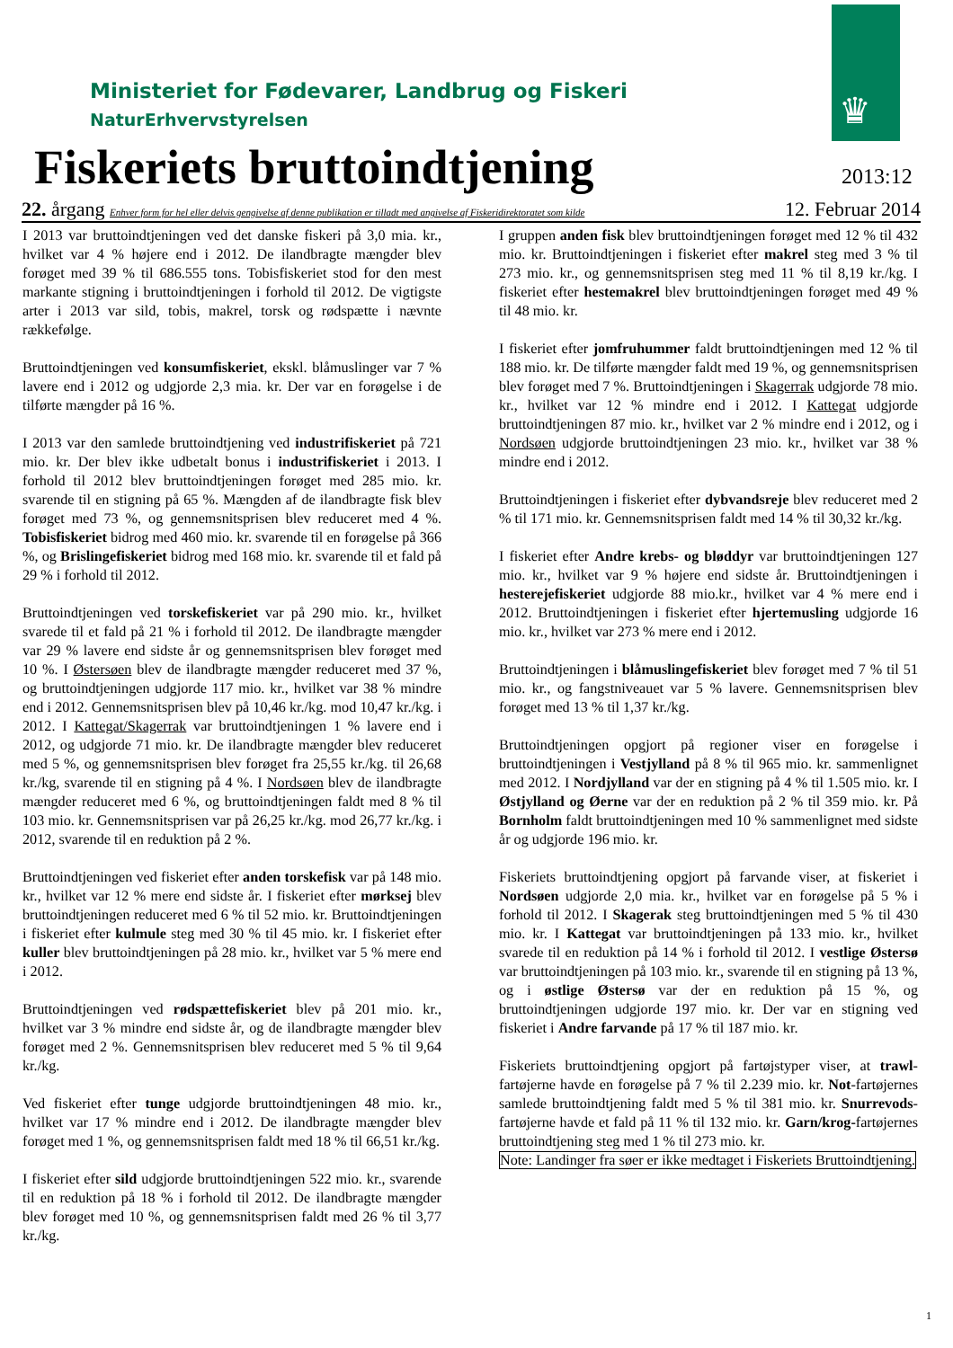♛
Ministeriet for Fødevarer, Landbrug og Fiskeri
NaturErhvervstyrelsen
Fiskeriets bruttoindtjening 2013:12
22. årgang Enhver form for hel eller delvis gengivelse af denne publikation er tilladt med angivelse af Fiskeridirektoratet som kilde 12. Februar 2014
I 2013 var bruttoindtjeningen ved det danske fiskeri på 3,0 mia. kr., hvilket var 4 % højere end i 2012. De ilandbragte mængder blev forøget med 39 % til 686.555 tons. Tobisfiskeriet stod for den mest markante stigning i bruttoindtjeningen i forhold til 2012. De vigtigste arter i 2013 var sild, tobis, makrel, torsk og rødspætte i nævnte rækkefølge.
Bruttoindtjeningen ved konsumfiskeriet, ekskl. blåmuslinger var 7 % lavere end i 2012 og udgjorde 2,3 mia. kr. Der var en forøgelse i de tilførte mængder på 16 %.
I 2013 var den samlede bruttoindtjening ved industrifiskeriet på 721 mio. kr. Der blev ikke udbetalt bonus i industrifiskeriet i 2013. I forhold til 2012 blev bruttoindtjeningen forøget med 285 mio. kr. svarende til en stigning på 65 %. Mængden af de ilandbragte fisk blev forøget med 73 %, og gennemsnitsprisen blev reduceret med 4 %. Tobisfiskeriet bidrog med 460 mio. kr. svarende til en forøgelse på 366 %, og Brislingefiskeriet bidrog med 168 mio. kr. svarende til et fald på 29 % i forhold til 2012.
Bruttoindtjeningen ved torskefiskeriet var på 290 mio. kr., hvilket svarede til et fald på 21 % i forhold til 2012. De ilandbragte mængder var 29 % lavere end sidste år og gennemsnitsprisen blev forøget med 10 %. I Østersøen blev de ilandbragte mængder reduceret med 37 %, og bruttoindtjeningen udgjorde 117 mio. kr., hvilket var 38 % mindre end i 2012. Gennemsnitsprisen blev på 10,46 kr./kg. mod 10,47 kr./kg. i 2012. I Kattegat/Skagerrak var bruttoindtjeningen 1 % lavere end i 2012, og udgjorde 71 mio. kr. De ilandbragte mængder blev reduceret med 5 %, og gennemsnitsprisen blev forøget fra 25,55 kr./kg. til 26,68 kr./kg, svarende til en stigning på 4 %. I Nordsøen blev de ilandbragte mængder reduceret med 6 %, og bruttoindtjeningen faldt med 8 % til 103 mio. kr. Gennemsnitsprisen var på 26,25 kr./kg. mod 26,77 kr./kg. i 2012, svarende til en reduktion på 2 %.
Bruttoindtjeningen ved fiskeriet efter anden torskefisk var på 148 mio. kr., hvilket var 12 % mere end sidste år. I fiskeriet efter mørksej blev bruttoindtjeningen reduceret med 6 % til 52 mio. kr. Bruttoindtjeningen i fiskeriet efter kulmule steg med 30 % til 45 mio. kr. I fiskeriet efter kuller blev bruttoindtjeningen på 28 mio. kr., hvilket var 5 % mere end i 2012.
Bruttoindtjeningen ved rødspættefiskeriet blev på 201 mio. kr., hvilket var 3 % mindre end sidste år, og de ilandbragte mængder blev forøget med 2 %. Gennemsnitsprisen blev reduceret med 5 % til 9,64 kr./kg.
Ved fiskeriet efter tunge udgjorde bruttoindtjeningen 48 mio. kr., hvilket var 17 % mindre end i 2012. De ilandbragte mængder blev forøget med 1 %, og gennemsnitsprisen faldt med 18 % til 66,51 kr./kg.
I fiskeriet efter sild udgjorde bruttoindtjeningen 522 mio. kr., svarende til en reduktion på 18 % i forhold til 2012. De ilandbragte mængder blev forøget med 10 %, og gennemsnitsprisen faldt med 26 % til 3,77 kr./kg.
I gruppen anden fisk blev bruttoindtjeningen forøget med 12 % til 432 mio. kr. Bruttoindtjeningen i fiskeriet efter makrel steg med 3 % til 273 mio. kr., og gennemsnitsprisen steg med 11 % til 8,19 kr./kg. I fiskeriet efter hestemakrel blev bruttoindtjeningen forøget med 49 % til 48 mio. kr.
I fiskeriet efter jomfruhummer faldt bruttoindtjeningen med 12 % til 188 mio. kr. De tilførte mængder faldt med 19 %, og gennemsnitsprisen blev forøget med 7 %. Bruttoindtjeningen i Skagerrak udgjorde 78 mio. kr., hvilket var 12 % mindre end i 2012. I Kattegat udgjorde bruttoindtjeningen 87 mio. kr., hvilket var 2 % mindre end i 2012, og i Nordsøen udgjorde bruttoindtjeningen 23 mio. kr., hvilket var 38 % mindre end i 2012.
Bruttoindtjeningen i fiskeriet efter dybvandsreje blev reduceret med 2 % til 171 mio. kr. Gennemsnitsprisen faldt med 14 % til 30,32 kr./kg.
I fiskeriet efter Andre krebs- og bløddyr var bruttoindtjeningen 127 mio. kr., hvilket var 9 % højere end sidste år. Bruttoindtjeningen i hesterejefiskeriet udgjorde 88 mio.kr., hvilket var 4 % mere end i 2012. Bruttoindtjeningen i fiskeriet efter hjertemusling udgjorde 16 mio. kr., hvilket var 273 % mere end i 2012.
Bruttoindtjeningen i blåmuslingefiskeriet blev forøget med 7 % til 51 mio. kr., og fangstniveauet var 5 % lavere. Gennemsnitsprisen blev forøget med 13 % til 1,37 kr./kg.
Bruttoindtjeningen opgjort på regioner viser en forøgelse i bruttoindtjeningen i Vestjylland på 8 % til 965 mio. kr. sammenlignet med 2012. I Nordjylland var der en stigning på 4 % til 1.505 mio. kr. I Østjylland og Øerne var der en reduktion på 2 % til 359 mio. kr. På Bornholm faldt bruttoindtjeningen med 10 % sammenlignet med sidste år og udgjorde 196 mio. kr.
Fiskeriets bruttoindtjening opgjort på farvande viser, at fiskeriet i Nordsøen udgjorde 2,0 mia. kr., hvilket var en forøgelse på 5 % i forhold til 2012. I Skagerak steg bruttoindtjeningen med 5 % til 430 mio. kr. I Kattegat var bruttoindtjeningen på 133 mio. kr., hvilket svarede til en reduktion på 14 % i forhold til 2012. I vestlige Østersø var bruttoindtjeningen på 103 mio. kr., svarende til en stigning på 13 %, og i østlige Østersø var der en reduktion på 15 %, og bruttoindtjeningen udgjorde 197 mio. kr. Der var en stigning ved fiskeriet i Andre farvande på 17 % til 187 mio. kr.
Fiskeriets bruttoindtjening opgjort på fartøjstyper viser, at trawl-fartøjerne havde en forøgelse på 7 % til 2.239 mio. kr. Not-fartøjernes samlede bruttoindtjening faldt med 5 % til 381 mio. kr. Snurrevods-fartøjerne havde et fald på 11 % til 132 mio. kr. Garn/krog-fartøjernes bruttoindtjening steg med 1 % til 273 mio. kr.
Note: Landinger fra søer er ikke medtaget i Fiskeriets Bruttoindtjening.
1